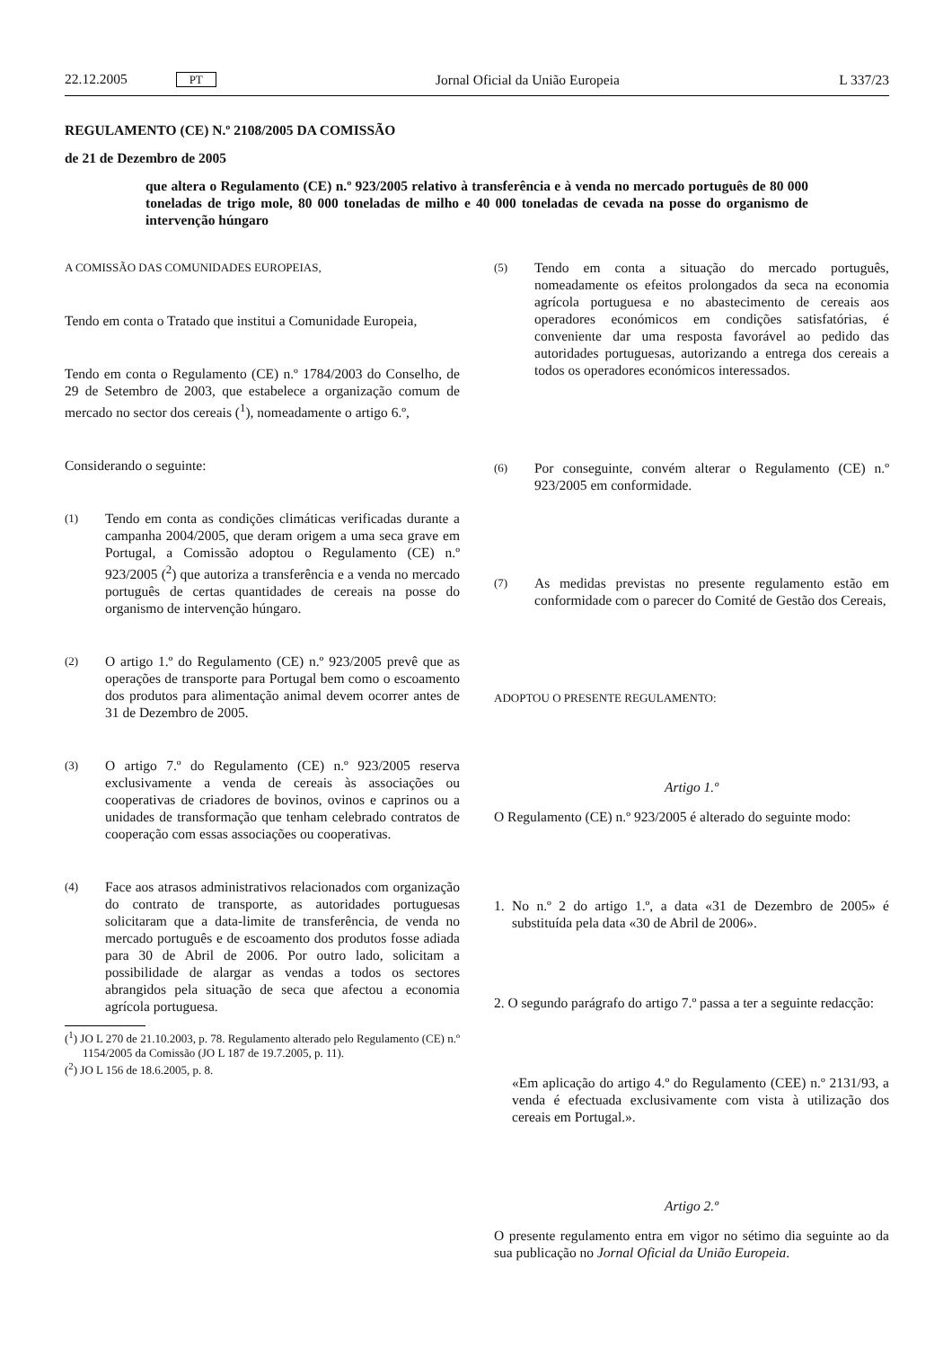22.12.2005 PT Jornal Oficial da União Europeia L 337/23
REGULAMENTO (CE) N.º 2108/2005 DA COMISSÃO
de 21 de Dezembro de 2005
que altera o Regulamento (CE) n.º 923/2005 relativo à transferência e à venda no mercado português de 80 000 toneladas de trigo mole, 80 000 toneladas de milho e 40 000 toneladas de cevada na posse do organismo de intervenção húngaro
A COMISSÃO DAS COMUNIDADES EUROPEIAS,
Tendo em conta o Tratado que institui a Comunidade Europeia,
Tendo em conta o Regulamento (CE) n.º 1784/2003 do Conselho, de 29 de Setembro de 2003, que estabelece a organização comum de mercado no sector dos cereais (<sup>1</sup>), nomeadamente o artigo 6.º,
Considerando o seguinte:
(1)
Tendo em conta as condições climáticas verificadas durante a campanha 2004/2005, que deram origem a uma seca grave em Portugal, a Comissão adoptou o Regulamento (CE) n.º 923/2005 (<sup>2</sup>) que autoriza a transferência e a venda no mercado português de certas quantidades de cereais na posse do organismo de intervenção húngaro.
(2)
O artigo 1.º do Regulamento (CE) n.º 923/2005 prevê que as operações de transporte para Portugal bem como o escoamento dos produtos para alimentação animal devem ocorrer antes de 31 de Dezembro de 2005.
(3)
O artigo 7.º do Regulamento (CE) n.º 923/2005 reserva exclusivamente a venda de cereais às associações ou cooperativas de criadores de bovinos, ovinos e caprinos ou a unidades de transformação que tenham celebrado contratos de cooperação com essas associações ou cooperativas.
(4)
Face aos atrasos administrativos relacionados com organização do contrato de transporte, as autoridades portuguesas solicitaram que a data-limite de transferência, de venda no mercado português e de escoamento dos produtos fosse adiada para 30 de Abril de 2006. Por outro lado, solicitam a possibilidade de alargar as vendas a todos os sectores abrangidos pela situação de seca que afectou a economia agrícola portuguesa.
(<sup>1</sup>) JO L 270 de 21.10.2003, p. 78. Regulamento alterado pelo Regulamento (CE) n.º 1154/2005 da Comissão (JO L 187 de 19.7.2005, p. 11).
(<sup>2</sup>) JO L 156 de 18.6.2005, p. 8.
(5)
Tendo em conta a situação do mercado português, nomeadamente os efeitos prolongados da seca na economia agrícola portuguesa e no abastecimento de cereais aos operadores económicos em condições satisfatórias, é conveniente dar uma resposta favorável ao pedido das autoridades portuguesas, autorizando a entrega dos cereais a todos os operadores económicos interessados.
(6)
Por conseguinte, convém alterar o Regulamento (CE) n.º 923/2005 em conformidade.
(7)
As medidas previstas no presente regulamento estão em conformidade com o parecer do Comité de Gestão dos Cereais,
ADOPTOU O PRESENTE REGULAMENTO:
Artigo 1.º
O Regulamento (CE) n.º 923/2005 é alterado do seguinte modo:
1. No n.º 2 do artigo 1.º, a data «31 de Dezembro de 2005» é substituída pela data «30 de Abril de 2006».
2. O segundo parágrafo do artigo 7.º passa a ter a seguinte redacção:
«Em aplicação do artigo 4.º do Regulamento (CEE) n.º 2131/93, a venda é efectuada exclusivamente com vista à utilização dos cereais em Portugal.».
Artigo 2.º
O presente regulamento entra em vigor no sétimo dia seguinte ao da sua publicação no Jornal Oficial da União Europeia.